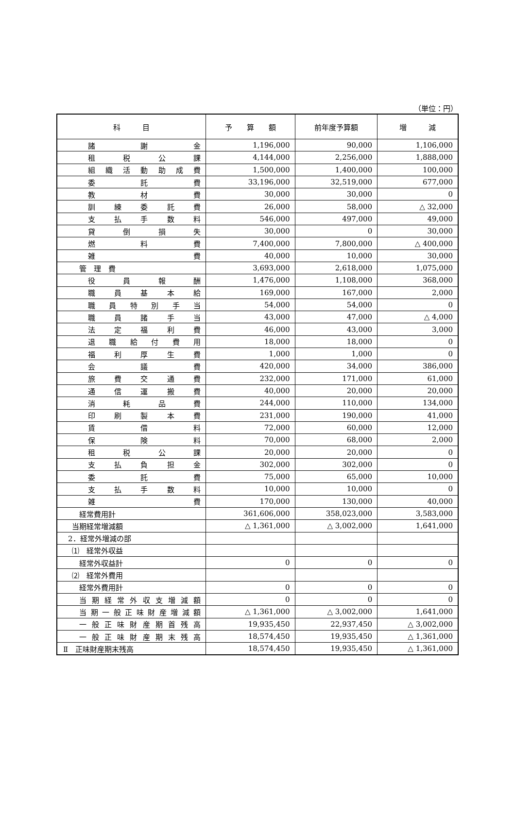（単位：円）
| 科 目 | 予 算 額 | 前年度予算額 | 増 減 |
| --- | --- | --- | --- |
| 諸 謝 金 | 1,196,000 | 90,000 | 1,106,000 |
| 租 税 公 課 | 4,144,000 | 2,256,000 | 1,888,000 |
| 組 織 活 動 助 成 費 | 1,500,000 | 1,400,000 | 100,000 |
| 委 託 費 | 33,196,000 | 32,519,000 | 677,000 |
| 教 材 費 | 30,000 | 30,000 | 0 |
| 訓 練 委 託 費 | 26,000 | 58,000 | △ 32,000 |
| 支 払 手 数 料 | 546,000 | 497,000 | 49,000 |
| 貸 倒 損 失 | 30,000 | 0 | 30,000 |
| 燃 料 費 | 7,400,000 | 7,800,000 | △ 400,000 |
| 雑 費 | 40,000 | 10,000 | 30,000 |
| 管 理 費 | 3,693,000 | 2,618,000 | 1,075,000 |
| 役 員 報 酬 | 1,476,000 | 1,108,000 | 368,000 |
| 職 員 基 本 給 | 169,000 | 167,000 | 2,000 |
| 職 員 特 別 手 当 | 54,000 | 54,000 | 0 |
| 職 員 諸 手 当 | 43,000 | 47,000 | △ 4,000 |
| 法 定 福 利 費 | 46,000 | 43,000 | 3,000 |
| 退 職 給 付 費 用 | 18,000 | 18,000 | 0 |
| 福 利 厚 生 費 | 1,000 | 1,000 | 0 |
| 会 議 費 | 420,000 | 34,000 | 386,000 |
| 旅 費 交 通 費 | 232,000 | 171,000 | 61,000 |
| 通 信 運 搬 費 | 40,000 | 20,000 | 20,000 |
| 消 耗 品 費 | 244,000 | 110,000 | 134,000 |
| 印 刷 製 本 費 | 231,000 | 190,000 | 41,000 |
| 賃 借 料 | 72,000 | 60,000 | 12,000 |
| 保 険 料 | 70,000 | 68,000 | 2,000 |
| 租 税 公 課 | 20,000 | 20,000 | 0 |
| 支 払 負 担 金 | 302,000 | 302,000 | 0 |
| 委 託 費 | 75,000 | 65,000 | 10,000 |
| 支 払 手 数 料 | 10,000 | 10,000 | 0 |
| 雑 費 | 170,000 | 130,000 | 40,000 |
| 経常費用計 | 361,606,000 | 358,023,000 | 3,583,000 |
| 当期経常増減額 | △ 1,361,000 | △ 3,002,000 | 1,641,000 |
| 2．経常外増減の部 | | | |
| ⑴ 経常外収益 | | | |
| 経常外収益計 | 0 | 0 | 0 |
| ⑵ 経常外費用 | | | |
| 経常外費用計 | 0 | 0 | 0 |
| 当期経常外収支増減額 | 0 | 0 | 0 |
| 当期一般正味財産増減額 | △ 1,361,000 | △ 3,002,000 | 1,641,000 |
| 一般正味財産期首残高 | 19,935,450 | 22,937,450 | △ 3,002,000 |
| 一般正味財産期末残高 | 18,574,450 | 19,935,450 | △ 1,361,000 |
| Ⅱ 正味財産期末残高 | 18,574,450 | 19,935,450 | △ 1,361,000 |